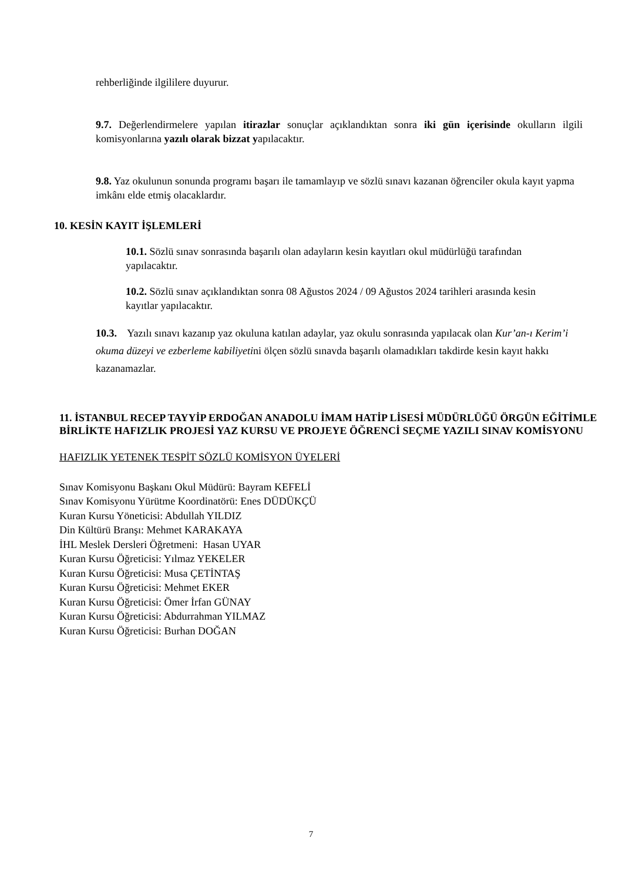rehberliğinde ilgililere duyurur.
9.7. Değerlendirmelere yapılan itirazlar sonuçlar açıklandıktan sonra iki gün içerisinde okulların ilgili komisyonlarına yazılı olarak bizzat yapılacaktır.
9.8. Yaz okulunun sonunda programı başarı ile tamamlayıp ve sözlü sınavı kazanan öğrenciler okula kayıt yapma imkânı elde etmiş olacaklardır.
10. KESİN KAYIT İŞLEMLERİ
10.1. Sözlü sınav sonrasında başarılı olan adayların kesin kayıtları okul müdürlüğü tarafından yapılacaktır.
10.2. Sözlü sınav açıklandıktan sonra 08 Ağustos 2024 / 09 Ağustos 2024 tarihleri arasında kesin kayıtlar yapılacaktır.
10.3. Yazılı sınavı kazanıp yaz okuluna katılan adaylar, yaz okulu sonrasında yapılacak olan Kur’an-ı Kerim’i okuma düzeyi ve ezberleme kabiliyetini ölçen sözlü sınavda başarılı olamadıkları takdirde kesin kayıt hakkı kazanamazlar.
11. İSTANBUL RECEP TAYYİP ERDOĞAN ANADOLU İMAM HATİP LİSESİ MÜDÜRLÜĞÜ ÖRGÜN EĞİTİMLE BİRLİKTE HAFIZLIK PROJESİ YAZ KURSU VE PROJEYE ÖĞRENCİ SEÇME YAZILI SINAV KOMİSYONU
HAFIZLIK YETENEK TESPİT SÖZLÜ KOMİSYON ÜYELERİ
Sınav Komisyonu Başkanı Okul Müdürü: Bayram KEFELİ
Sınav Komisyonu Yürütme Koordinatörü: Enes DÜDÜKÇÜ
Kuran Kursu Yöneticisi: Abdullah YILDIZ
Din Kültürü Branşı: Mehmet KARAKAYA
İHL Meslek Dersleri Öğretmeni: Hasan UYAR
Kuran Kursu Öğreticisi: Yılmaz YEKELER
Kuran Kursu Öğreticisi: Musa ÇETİNTAŞ
Kuran Kursu Öğreticisi: Mehmet EKER
Kuran Kursu Öğreticisi: Ömer İrfan GÜNAY
Kuran Kursu Öğreticisi: Abdurrahman YILMAZ
Kuran Kursu Öğreticisi: Burhan DOĞAN
7